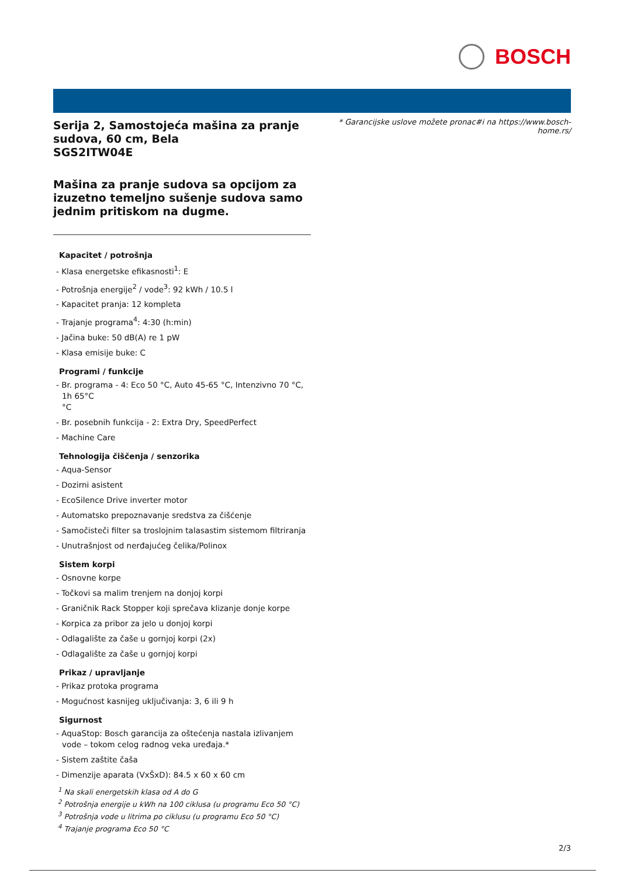BOSCH
* Garancijske uslove možete pronac#i na https://www.bosch-home.rs/
Serija 2, Samostojeća mašina za pranje sudova, 60 cm, Bela
SGS2ITW04E
Mašina za pranje sudova sa opcijom za izuzetno temeljno sušenje sudova samo jednim pritiskom na dugme.
Kapacitet / potrošnja
- Klasa energetske efikasnosti<sup>1</sup>: E
- Potrošnja energije<sup>2</sup> / vode<sup>3</sup>: 92 kWh / 10.5 l
- Kapacitet pranja: 12 kompleta
- Trajanje programa<sup>4</sup>: 4:30 (h:min)
- Jačina buke: 50 dB(A) re 1 pW
- Klasa emisije buke: C
Programi / funkcije
- Br. programa - 4: Eco 50 °C, Auto 45-65 °C, Intenzivno 70 °C, 1h 65°C
°C
- Br. posebnih funkcija - 2: Extra Dry, SpeedPerfect
- Machine Care
Tehnologija čiščenja / senzorika
- Aqua-Sensor
- Dozirni asistent
- EcoSilence Drive inverter motor
- Automatsko prepoznavanje sredstva za čišćenje
- Samočisteči filter sa troslojnim talasastim sistemom filtriranja
- Unutrašnjost od nerđajućeg čelika/Polinox
Sistem korpi
- Osnovne korpe
- Točkovi sa malim trenjem na donjoj korpi
- Graničnik Rack Stopper koji sprečava klizanje donje korpe
- Korpica za pribor za jelo u donjoj korpi
- Odlagalište za čaše u gornjoj korpi (2x)
- Odlagalište za čaše u gornjoj korpi
Prikaz / upravljanje
- Prikaz protoka programa
- Mogućnost kasnijeg uključivanja: 3, 6 ili 9 h
Sigurnost
- AquaStop: Bosch garancija za oštećenja nastala izlivanjem vode – tokom celog radnog veka uređaja.*
- Sistem zaštite čaša
- Dimenzije aparata (VxŠxD): 84.5 x 60 x 60 cm
<sup>1</sup> Na skali energetskih klasa od A do G
<sup>2</sup> Potrošnja energije u kWh na 100 ciklusa (u programu Eco 50 °C)
<sup>3</sup> Potrošnja vode u litrima po ciklusu (u programu Eco 50 °C)
<sup>4</sup> Trajanje programa Eco 50 °C
2/3